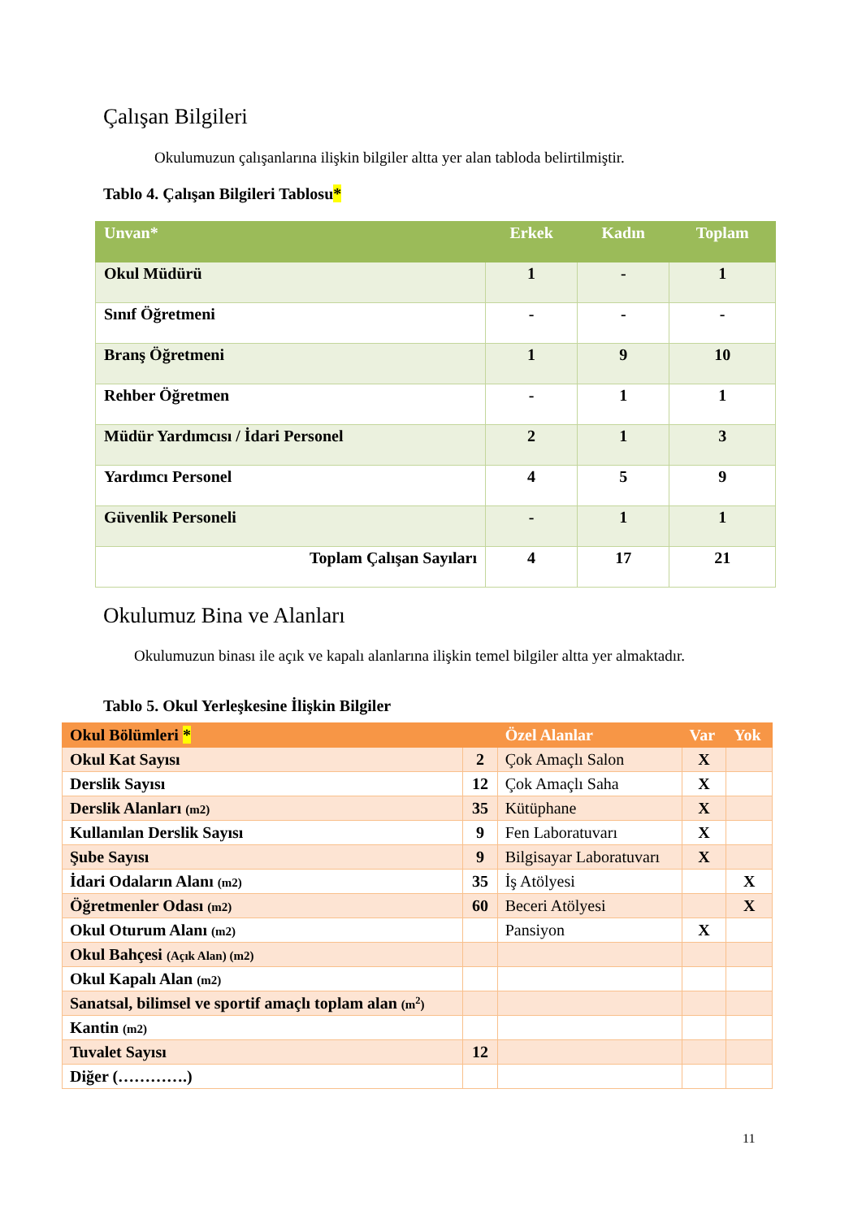Çalışan Bilgileri
Okulumuzun çalışanlarına ilişkin bilgiler altta yer alan tabloda belirtilmiştir.
Tablo 4. Çalışan Bilgileri Tablosu*
| Unvan* | Erkek | Kadın | Toplam |
| --- | --- | --- | --- |
| Okul Müdürü | 1 | - | 1 |
| Sınıf Öğretmeni | - | - | - |
| Branş Öğretmeni | 1 | 9 | 10 |
| Rehber Öğretmen | - | 1 | 1 |
| Müdür Yardımcısı / İdari Personel | 2 | 1 | 3 |
| Yardımcı Personel | 4 | 5 | 9 |
| Güvenlik Personeli | - | 1 | 1 |
| Toplam Çalışan Sayıları | 4 | 17 | 21 |
Okulumuz Bina ve Alanları
Okulumuzun binası ile açık ve kapalı alanlarına ilişkin temel bilgiler altta yer almaktadır.
Tablo 5. Okul Yerleşkesine İlişkin Bilgiler
| Okul Bölümleri * | | Özel Alanlar | Var | Yok |
| --- | --- | --- | --- | --- |
| Okul Kat Sayısı | 2 | Çok Amaçlı Salon | X | |
| Derslik Sayısı | 12 | Çok Amaçlı Saha | X | |
| Derslik Alanları (m2) | 35 | Kütüphane | X | |
| Kullanılan Derslik Sayısı | 9 | Fen Laboratuvarı | X | |
| Şube Sayısı | 9 | Bilgisayar Laboratuvarı | X | |
| İdari Odaların Alanı (m2) | 35 | İş Atölyesi | | X |
| Öğretmenler Odası (m2) | 60 | Beceri Atölyesi | | X |
| Okul Oturum Alanı (m2) | | Pansiyon | X | |
| Okul Bahçesi (Açık Alan) (m2) | | | | |
| Okul Kapalı Alan (m2) | | | | |
| Sanatsal, bilimsel ve sportif amaçlı toplam alan (m<sup>2</sup>) | | | | |
| Kantin (m2) | | | | |
| Tuvalet Sayısı | 12 | | | |
| Diğer (………….) | | | | |
11